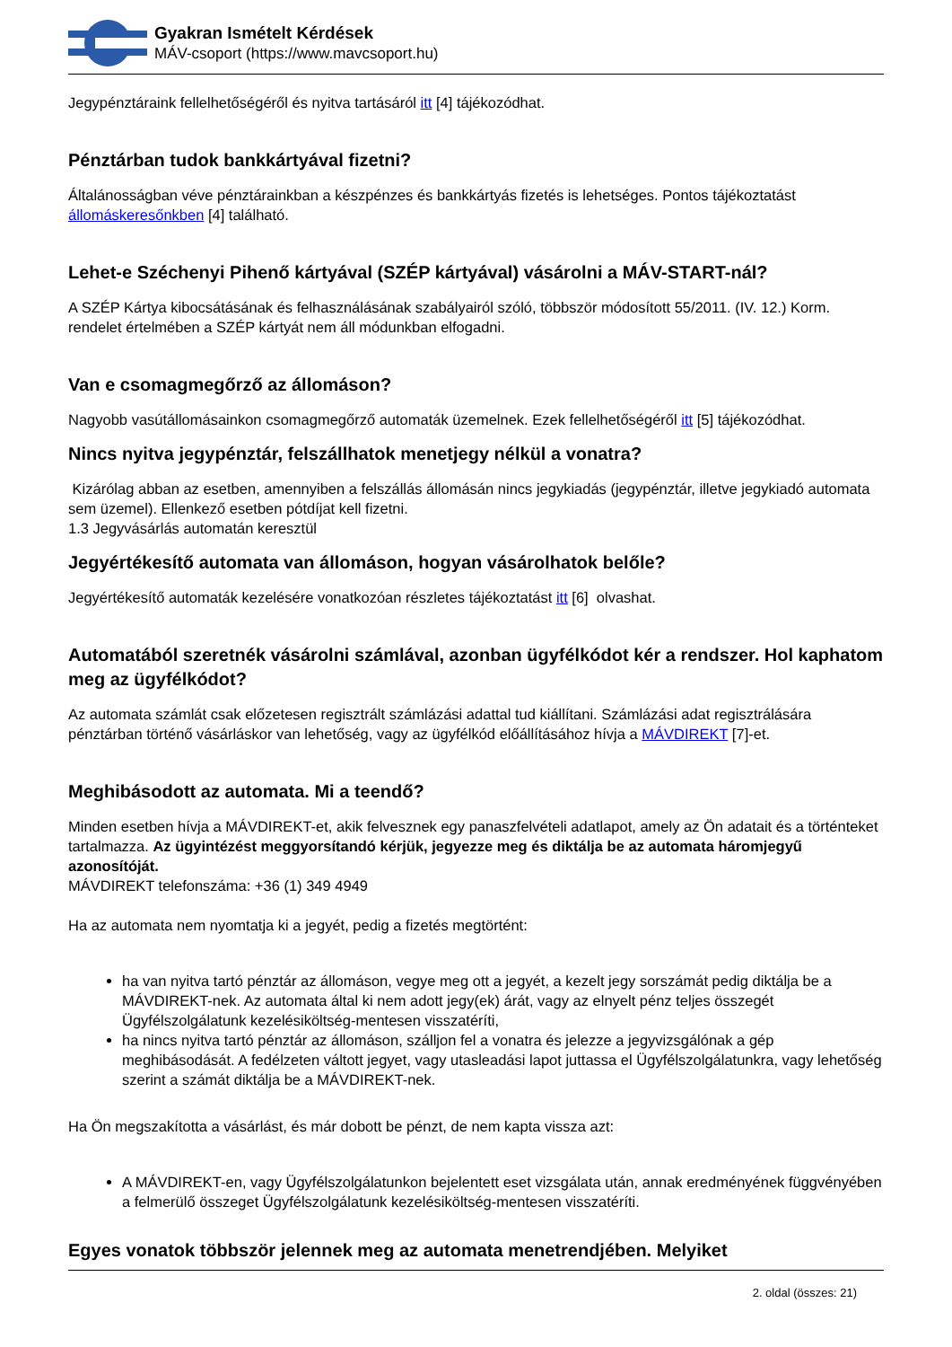Gyakran Ismételt Kérdések
MÁV-csoport (https://www.mavcsoport.hu)
Jegypénztáraink fellelhetőségéről és nyitva tartásáról itt [4] tájékozódhat.
Pénztárban tudok bankkártyával fizetni?
Általánosságban véve pénztárainkban a készpénzes és bankkártyás fizetés is lehetséges. Pontos tájékoztatást állomáskeresőnkben [4] található.
Lehet-e Széchenyi Pihenő kártyával (SZÉP kártyával) vásárolni a MÁV-START-nál?
A SZÉP Kártya kibocsátásának és felhasználásának szabályairól szóló, többször módosított 55/2011. (IV. 12.) Korm. rendelet értelmében a SZÉP kártyát nem áll módunkban elfogadni.
Van e csomagmegőrző az állomáson?
Nagyobb vasútállomásainkon csomagmegőrző automaták üzemelnek. Ezek fellelhetőségéről itt [5] tájékozódhat.
Nincs nyitva jegypénztár, felszállhatok menetjegy nélkül a vonatra?
Kizárólag abban az esetben, amennyiben a felszállás állomásán nincs jegykiadás (jegypénztár, illetve jegykiadó automata sem üzemel). Ellenkező esetben pótdíjat kell fizetni.
1.3 Jegyvásárlás automatán keresztül
Jegyértékesítő automata van állomáson, hogyan vásárolhatok belőle?
Jegyértékesítő automaták kezelésére vonatkozóan részletes tájékoztatást itt [6] olvashat.
Automatából szeretnék vásárolni számlával, azonban ügyfélkódot kér a rendszer. Hol kaphatom meg az ügyfélkódot?
Az automata számlát csak előzetesen regisztrált számlázási adattal tud kiállítani. Számlázási adat regisztrálására pénztárban történő vásárláskor van lehetőség, vagy az ügyfélkód előállításához hívja a MÁVDIREKT [7]-et.
Meghibásodott az automata. Mi a teendő?
Minden esetben hívja a MÁVDIREKT-et, akik felvesznek egy panaszfelvételi adatlapot, amely az Ön adatait és a történteket tartalmazza. Az ügyintézést meggyorsítandó kérjük, jegyezze meg és diktálja be az automata háromjegyű azonosítóját.
MÁVDIREKT telefonszáma: +36 (1) 349 4949
Ha az automata nem nyomtatja ki a jegyét, pedig a fizetés megtörtént:
ha van nyitva tartó pénztár az állomáson, vegye meg ott a jegyét, a kezelt jegy sorszámát pedig diktálja be a MÁVDIREKT-nek. Az automata által ki nem adott jegy(ek) árát, vagy az elnyelt pénz teljes összegét Ügyfélszolgálatunk kezelésiköltség-mentesen visszatéríti,
ha nincs nyitva tartó pénztár az állomáson, szálljon fel a vonatra és jelezze a jegyvizsgálónak a gép meghibásodását. A fedélzeten váltott jegyet, vagy utasleadási lapot juttassa el Ügyfélszolgálatunkra, vagy lehetőség szerint a számát diktálja be a MÁVDIREKT-nek.
Ha Ön megszakította a vásárlást, és már dobott be pénzt, de nem kapta vissza azt:
A MÁVDIREKT-en, vagy Ügyfélszolgálatunkon bejelentett eset vizsgálata után, annak eredményének függvényében a felmerülő összeget Ügyfélszolgálatunk kezelésiköltség-mentesen visszatéríti.
Egyes vonatok többször jelennek meg az automata menetrendjében. Melyiket
2. oldal (összes: 21)